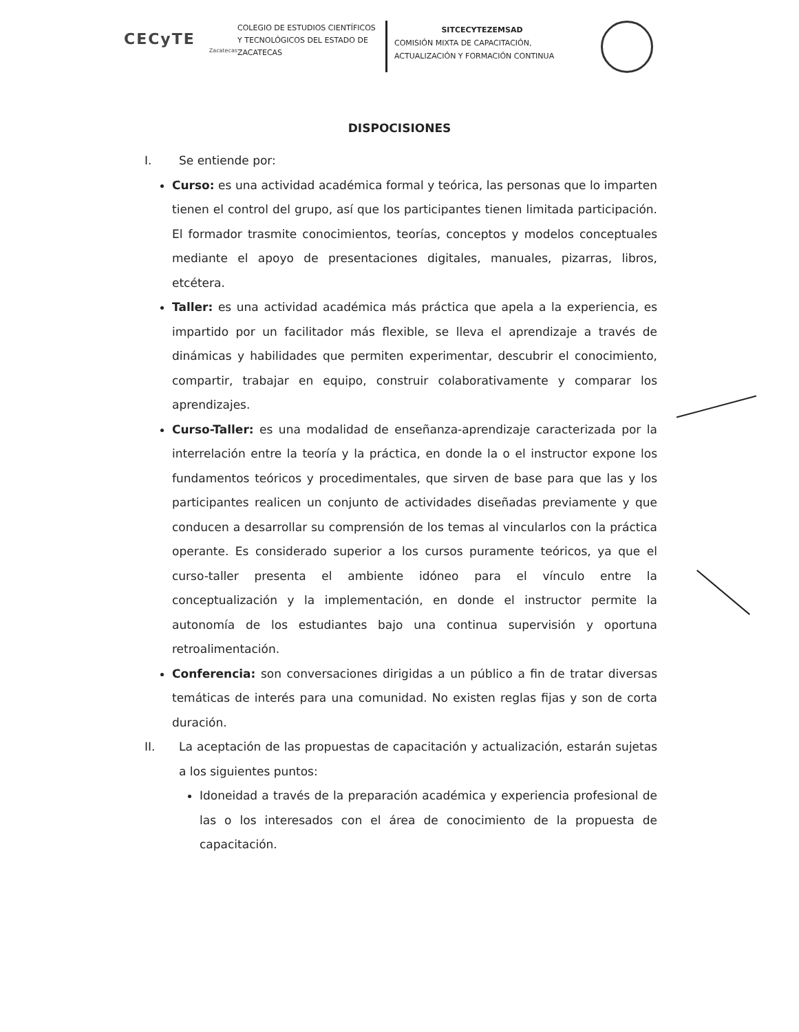CECyTE
Zacatecas
COLEGIO DE ESTUDIOS CIENTÍFICOS Y TECNOLÓGICOS DEL ESTADO DE ZACATECAS
SITCECYTEZEMSAD
COMISIÓN MIXTA DE CAPACITACIÓN, ACTUALIZACIÓN Y FORMACIÓN CONTINUA
DISPOCISIONES
I. Se entiende por:
Curso: es una actividad académica formal y teórica, las personas que lo imparten tienen el control del grupo, así que los participantes tienen limitada participación. El formador trasmite conocimientos, teorías, conceptos y modelos conceptuales mediante el apoyo de presentaciones digitales, manuales, pizarras, libros, etcétera.
Taller: es una actividad académica más práctica que apela a la experiencia, es impartido por un facilitador más flexible, se lleva el aprendizaje a través de dinámicas y habilidades que permiten experimentar, descubrir el conocimiento, compartir, trabajar en equipo, construir colaborativamente y comparar los aprendizajes.
Curso-Taller: es una modalidad de enseñanza-aprendizaje caracterizada por la interrelación entre la teoría y la práctica, en donde la o el instructor expone los fundamentos teóricos y procedimentales, que sirven de base para que las y los participantes realicen un conjunto de actividades diseñadas previamente y que conducen a desarrollar su comprensión de los temas al vincularlos con la práctica operante. Es considerado superior a los cursos puramente teóricos, ya que el curso-taller presenta el ambiente idóneo para el vínculo entre la conceptualización y la implementación, en donde el instructor permite la autonomía de los estudiantes bajo una continua supervisión y oportuna retroalimentación.
Conferencia: son conversaciones dirigidas a un público a fin de tratar diversas temáticas de interés para una comunidad. No existen reglas fijas y son de corta duración.
II. La aceptación de las propuestas de capacitación y actualización, estarán sujetas a los siguientes puntos:
Idoneidad a través de la preparación académica y experiencia profesional de las o los interesados con el área de conocimiento de la propuesta de capacitación.